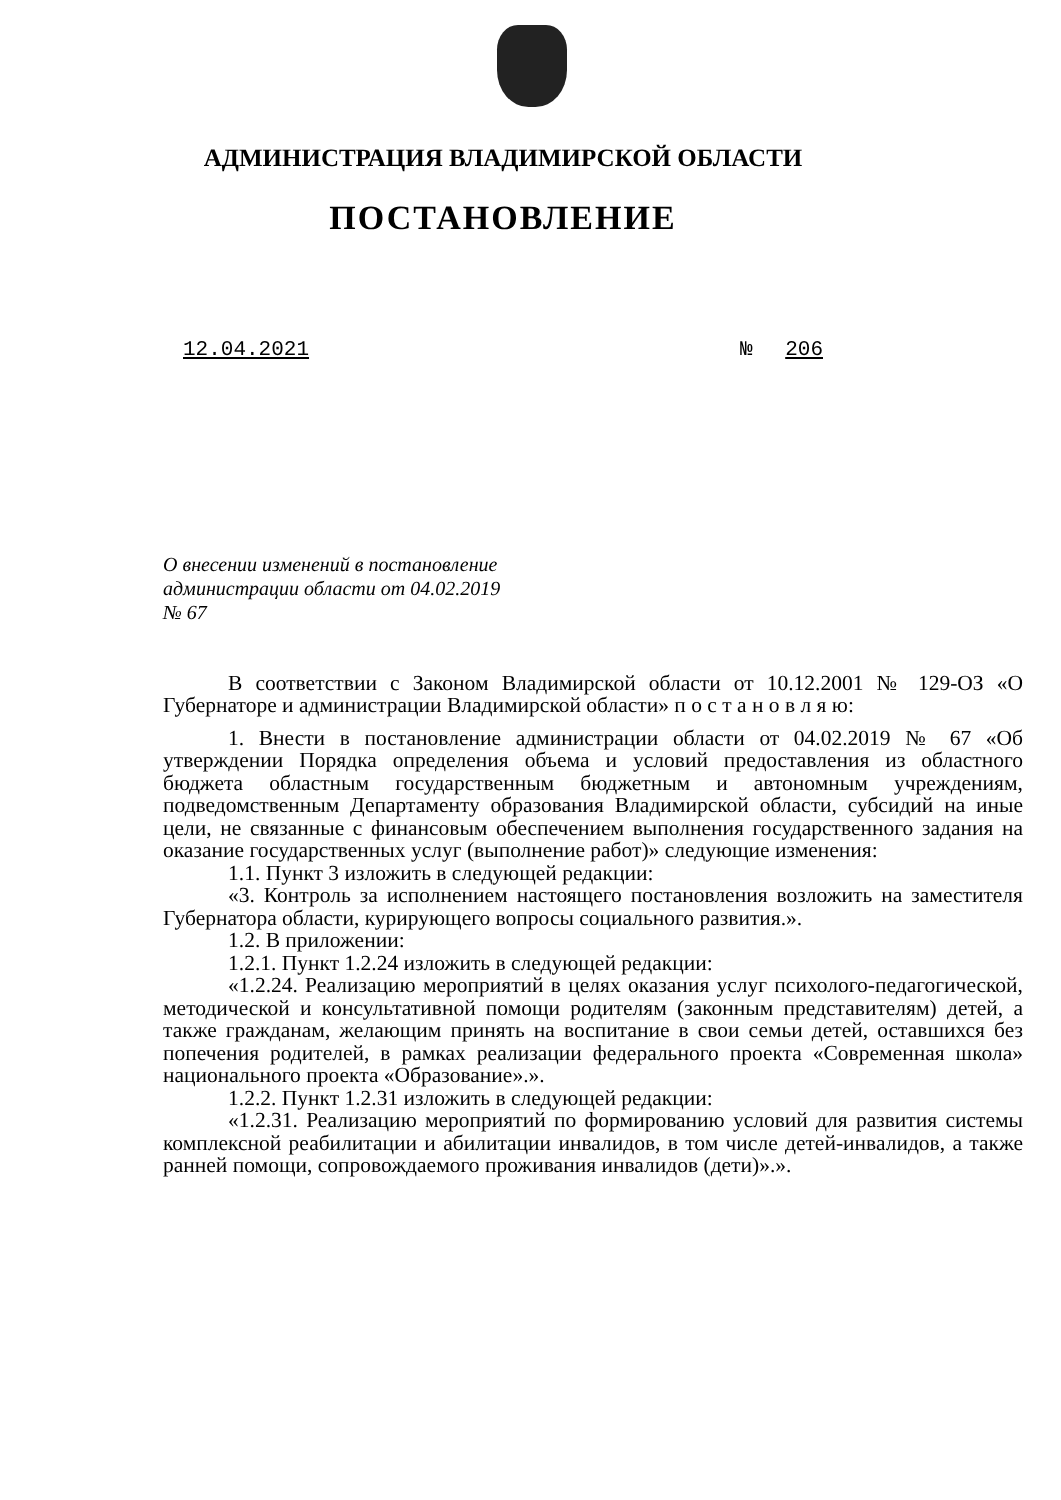АДМИНИСТРАЦИЯ ВЛАДИМИРСКОЙ ОБЛАСТИ
ПОСТАНОВЛЕНИЕ
12.04.2021 № 206
О внесении изменений в постановление
администрации области от 04.02.2019
№ 67
В соответствии с Законом Владимирской области от 10.12.2001 № 129-ОЗ «О Губернаторе и администрации Владимирской области» п о с т а н о в л я ю:
1. Внести в постановление администрации области от 04.02.2019 № 67 «Об утверждении Порядка определения объема и условий предоставления из областного бюджета областным государственным бюджетным и автономным учреждениям, подведомственным Департаменту образования Владимирской области, субсидий на иные цели, не связанные с финансовым обеспечением выполнения государственного задания на оказание государственных услуг (выполнение работ)» следующие изменения:
1.1. Пункт 3 изложить в следующей редакции:
«3. Контроль за исполнением настоящего постановления возложить на заместителя Губернатора области, курирующего вопросы социального развития.».
1.2. В приложении:
1.2.1. Пункт 1.2.24 изложить в следующей редакции:
«1.2.24. Реализацию мероприятий в целях оказания услуг психолого-педагогической, методической и консультативной помощи родителям (законным представителям) детей, а также гражданам, желающим принять на воспитание в свои семьи детей, оставшихся без попечения родителей, в рамках реализации федерального проекта «Современная школа» национального проекта «Образование».».
1.2.2. Пункт 1.2.31 изложить в следующей редакции:
«1.2.31. Реализацию мероприятий по формированию условий для развития системы комплексной реабилитации и абилитации инвалидов, в том числе детей-инвалидов, а также ранней помощи, сопровождаемого проживания инвалидов (дети)».».